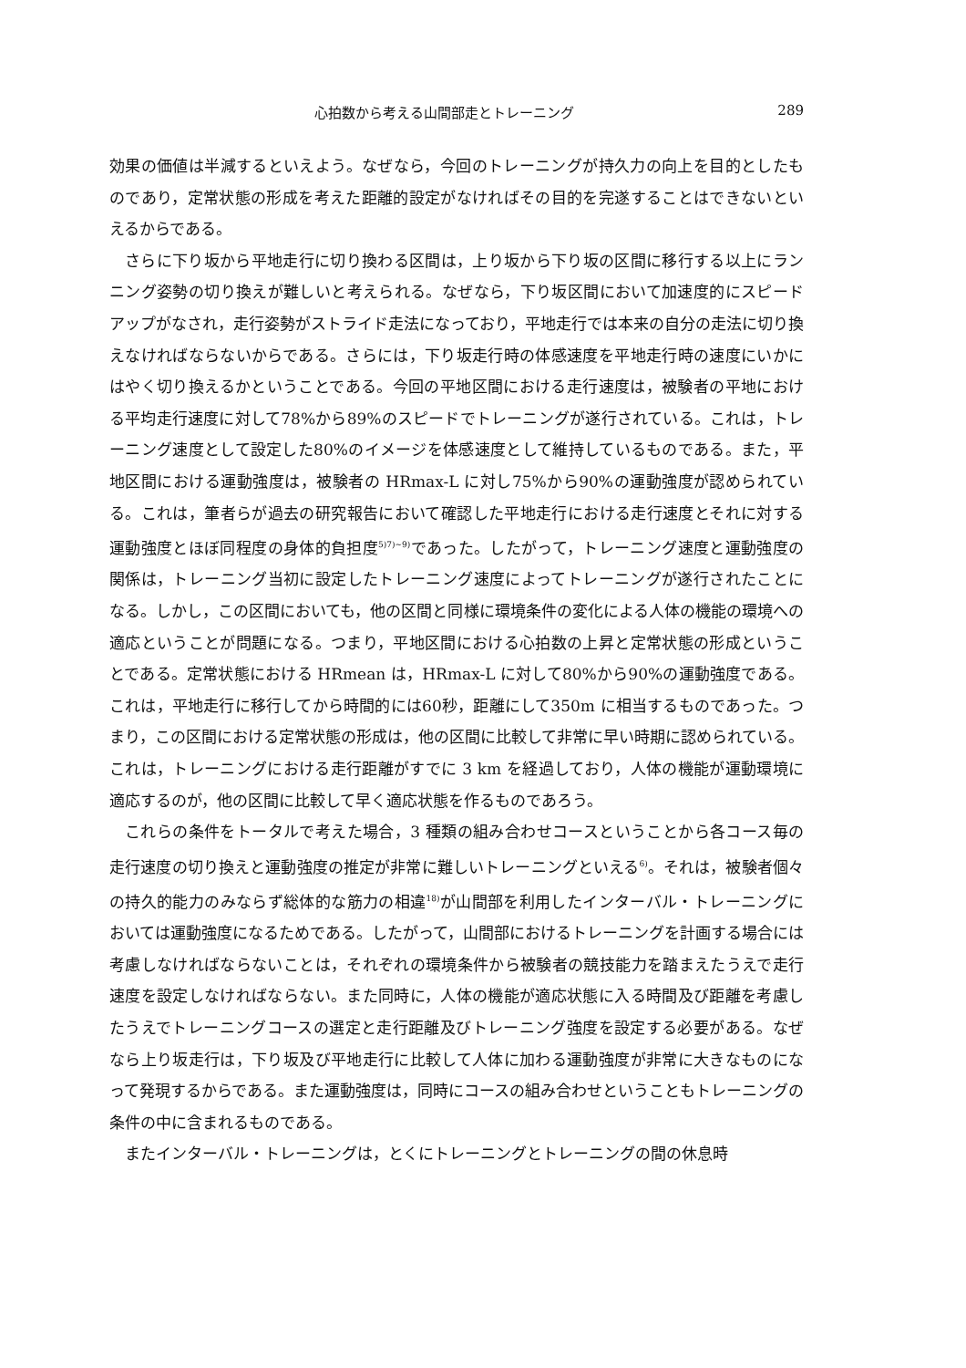心拍数から考える山間部走とトレーニング 289
効果の価値は半減するといえよう。なぜなら，今回のトレーニングが持久力の向上を目的としたものであり，定常状態の形成を考えた距離的設定がなければその目的を完遂することはできないといえるからである。
さらに下り坂から平地走行に切り換わる区間は，上り坂から下り坂の区間に移行する以上にランニング姿勢の切り換えが難しいと考えられる。なぜなら，下り坂区間において加速度的にスピードアップがなされ，走行姿勢がストライド走法になっており，平地走行では本来の自分の走法に切り換えなければならないからである。さらには，下り坂走行時の体感速度を平地走行時の速度にいかにはやく切り換えるかということである。今回の平地区間における走行速度は，被験者の平地における平均走行速度に対して78%から89%のスピードでトレーニングが遂行されている。これは，トレーニング速度として設定した80%のイメージを体感速度として維持しているものである。また，平地区間における運動強度は，被験者の HRmax-L に対し75%から90%の運動強度が認められている。これは，筆者らが過去の研究報告において確認した平地走行における走行速度とそれに対する運動強度とほぼ同程度の身体的負担度<sup>5)7)~9)</sup>であった。したがって，トレーニング速度と運動強度の関係は，トレーニング当初に設定したトレーニング速度によってトレーニングが遂行されたことになる。しかし，この区間においても，他の区間と同様に環境条件の変化による人体の機能の環境への適応ということが問題になる。つまり，平地区間における心拍数の上昇と定常状態の形成ということである。定常状態における HRmean は，HRmax-L に対して80%から90%の運動強度である。これは，平地走行に移行してから時間的には60秒，距離にして350m に相当するものであった。つまり，この区間における定常状態の形成は，他の区間に比較して非常に早い時期に認められている。これは，トレーニングにおける走行距離がすでに 3 km を経過しており，人体の機能が運動環境に適応するのが，他の区間に比較して早く適応状態を作るものであろう。
これらの条件をトータルで考えた場合，3 種類の組み合わせコースということから各コース毎の走行速度の切り換えと運動強度の推定が非常に難しいトレーニングといえる<sup>6)</sup>。それは，被験者個々の持久的能力のみならず総体的な筋力の相違<sup>18)</sup>が山間部を利用したインターバル・トレーニングにおいては運動強度になるためである。したがって，山間部におけるトレーニングを計画する場合には考慮しなければならないことは，それぞれの環境条件から被験者の競技能力を踏まえたうえで走行速度を設定しなければならない。また同時に，人体の機能が適応状態に入る時間及び距離を考慮したうえでトレーニングコースの選定と走行距離及びトレーニング強度を設定する必要がある。なぜなら上り坂走行は，下り坂及び平地走行に比較して人体に加わる運動強度が非常に大きなものになって発現するからである。また運動強度は，同時にコースの組み合わせということもトレーニングの条件の中に含まれるものである。
またインターバル・トレーニングは，とくにトレーニングとトレーニングの間の休息時